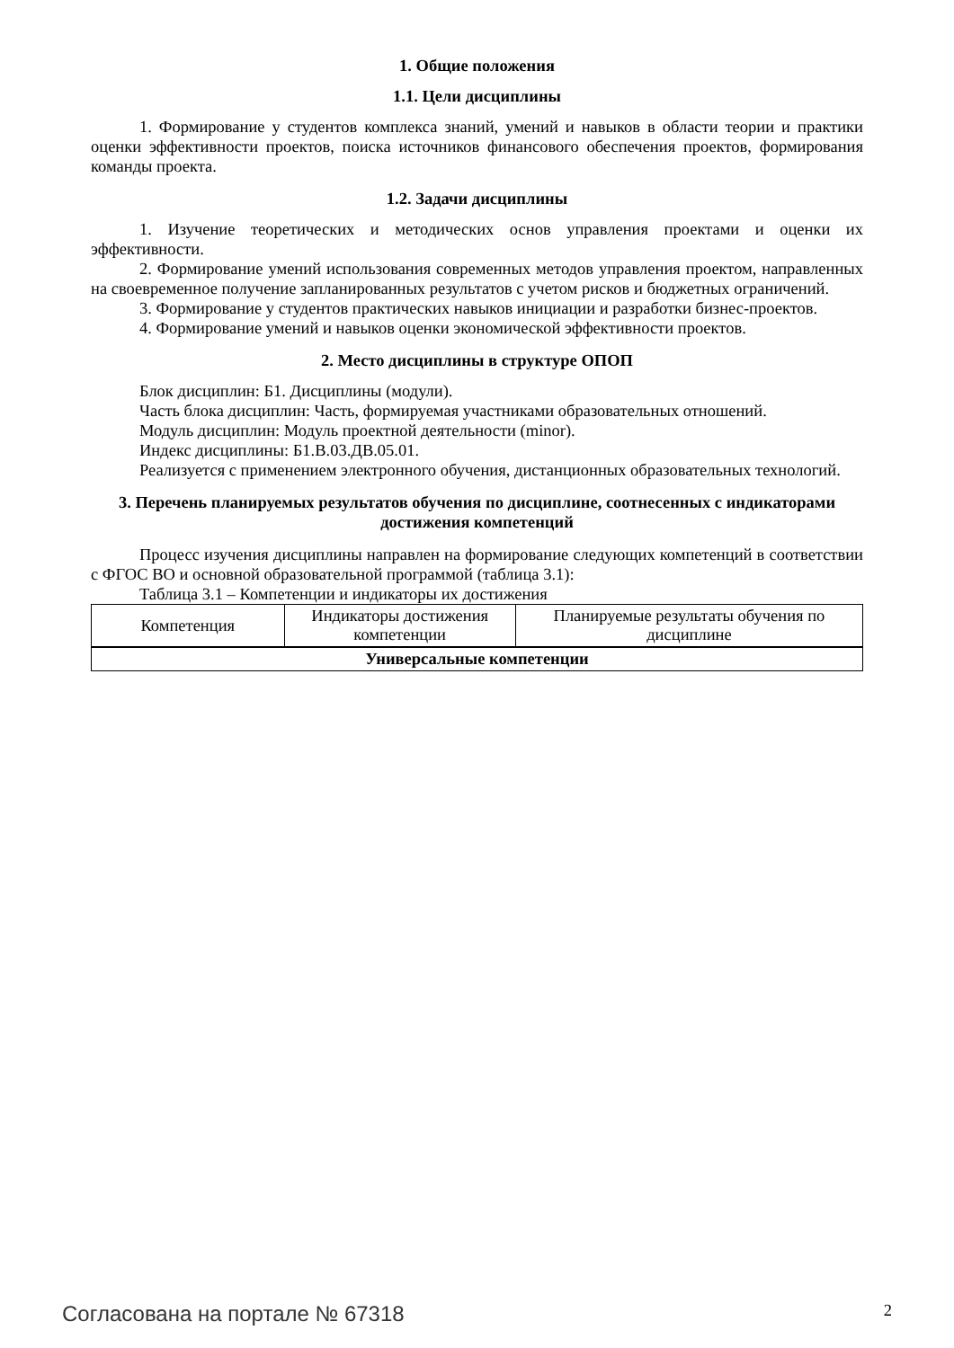1. Общие положения
1.1. Цели дисциплины
1. Формирование у студентов комплекса знаний, умений и навыков в области теории и практики оценки эффективности проектов, поиска источников финансового обеспечения проектов, формирования команды проекта.
1.2. Задачи дисциплины
1. Изучение теоретических и методических основ управления проектами и оценки их эффективности.
2. Формирование умений использования современных методов управления проектом, направленных на своевременное получение запланированных результатов с учетом рисков и бюджетных ограничений.
3. Формирование у студентов практических навыков инициации и разработки бизнес-проектов.
4. Формирование умений и навыков оценки экономической эффективности проектов.
2. Место дисциплины в структуре ОПОП
Блок дисциплин: Б1. Дисциплины (модули).
Часть блока дисциплин: Часть, формируемая участниками образовательных отношений.
Модуль дисциплин: Модуль проектной деятельности (minor).
Индекс дисциплины: Б1.В.03.ДВ.05.01.
Реализуется с применением электронного обучения, дистанционных образовательных технологий.
3. Перечень планируемых результатов обучения по дисциплине, соотнесенных с индикаторами достижения компетенций
Процесс изучения дисциплины направлен на формирование следующих компетенций в соответствии с ФГОС ВО и основной образовательной программой (таблица 3.1):
Таблица 3.1 – Компетенции и индикаторы их достижения
| Компетенция | Индикаторы достижения компетенции | Планируемые результаты обучения по дисциплине |
| --- | --- | --- |
| Универсальные компетенции | | |
Согласована на портале № 67318 2